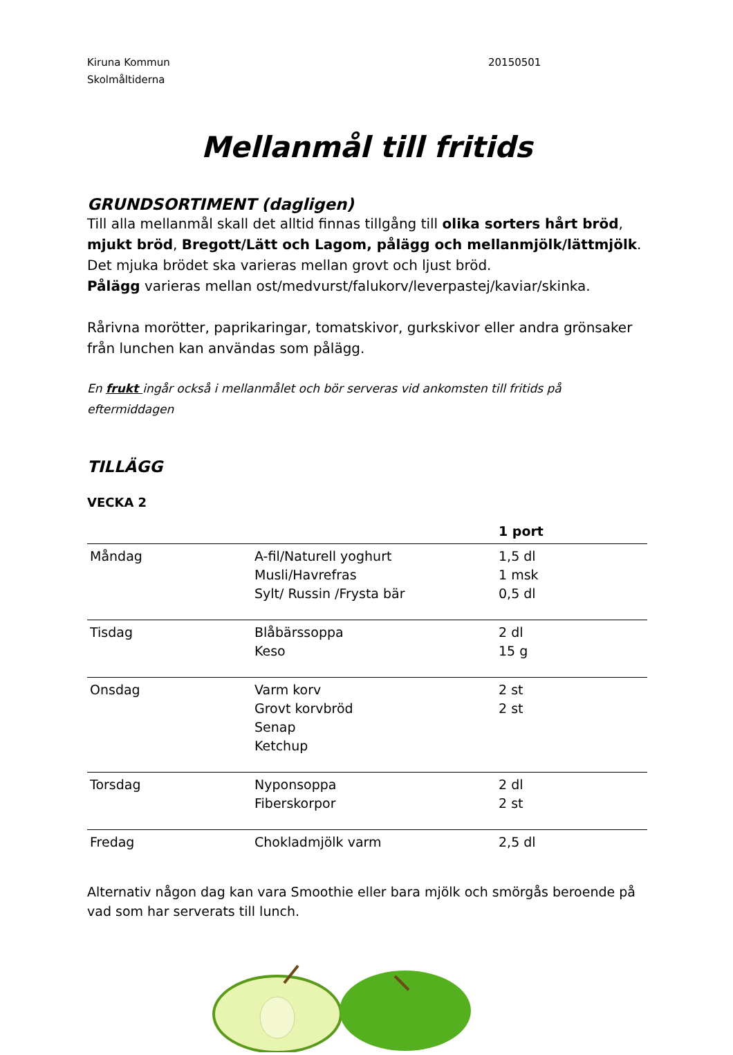Kiruna Kommun
Skolmåltiderna
20150501
Mellanmål till fritids
GRUNDSORTIMENT (dagligen)
Till alla mellanmål skall det alltid finnas tillgång till olika sorters hårt bröd, mjukt bröd, Bregott/Lätt och Lagom, pålägg och mellanmjölk/lättmjölk.
Det mjuka brödet ska varieras mellan grovt och ljust bröd.
Pålägg varieras mellan ost/medvurst/falukorv/leverpastej/kaviar/skinka.
Rårivna morötter, paprikaringar, tomatskivor, gurkskivor eller andra grönsaker från lunchen kan användas som pålägg.
En frukt ingår också i mellanmålet och bör serveras vid ankomsten till fritids på eftermiddagen
TILLÄGG
VECKA 2
| | | 1 port |
| --- | --- | --- |
| Måndag | A-fil/Naturell yoghurt Musli/Havrefras Sylt/ Russin /Frysta bär | 1,5 dl 1 msk 0,5 dl |
| Tisdag | Blåbärssoppa Keso | 2 dl 15 g |
| Onsdag | Varm korv Grovt korvbröd Senap Ketchup | 2 st 2 st |
| Torsdag | Nyponsoppa Fiberskorpor | 2 dl 2 st |
| Fredag | Chokladmjölk varm | 2,5 dl |
Alternativ någon dag kan vara Smoothie eller bara mjölk och smörgås beroende på vad som har serverats till lunch.